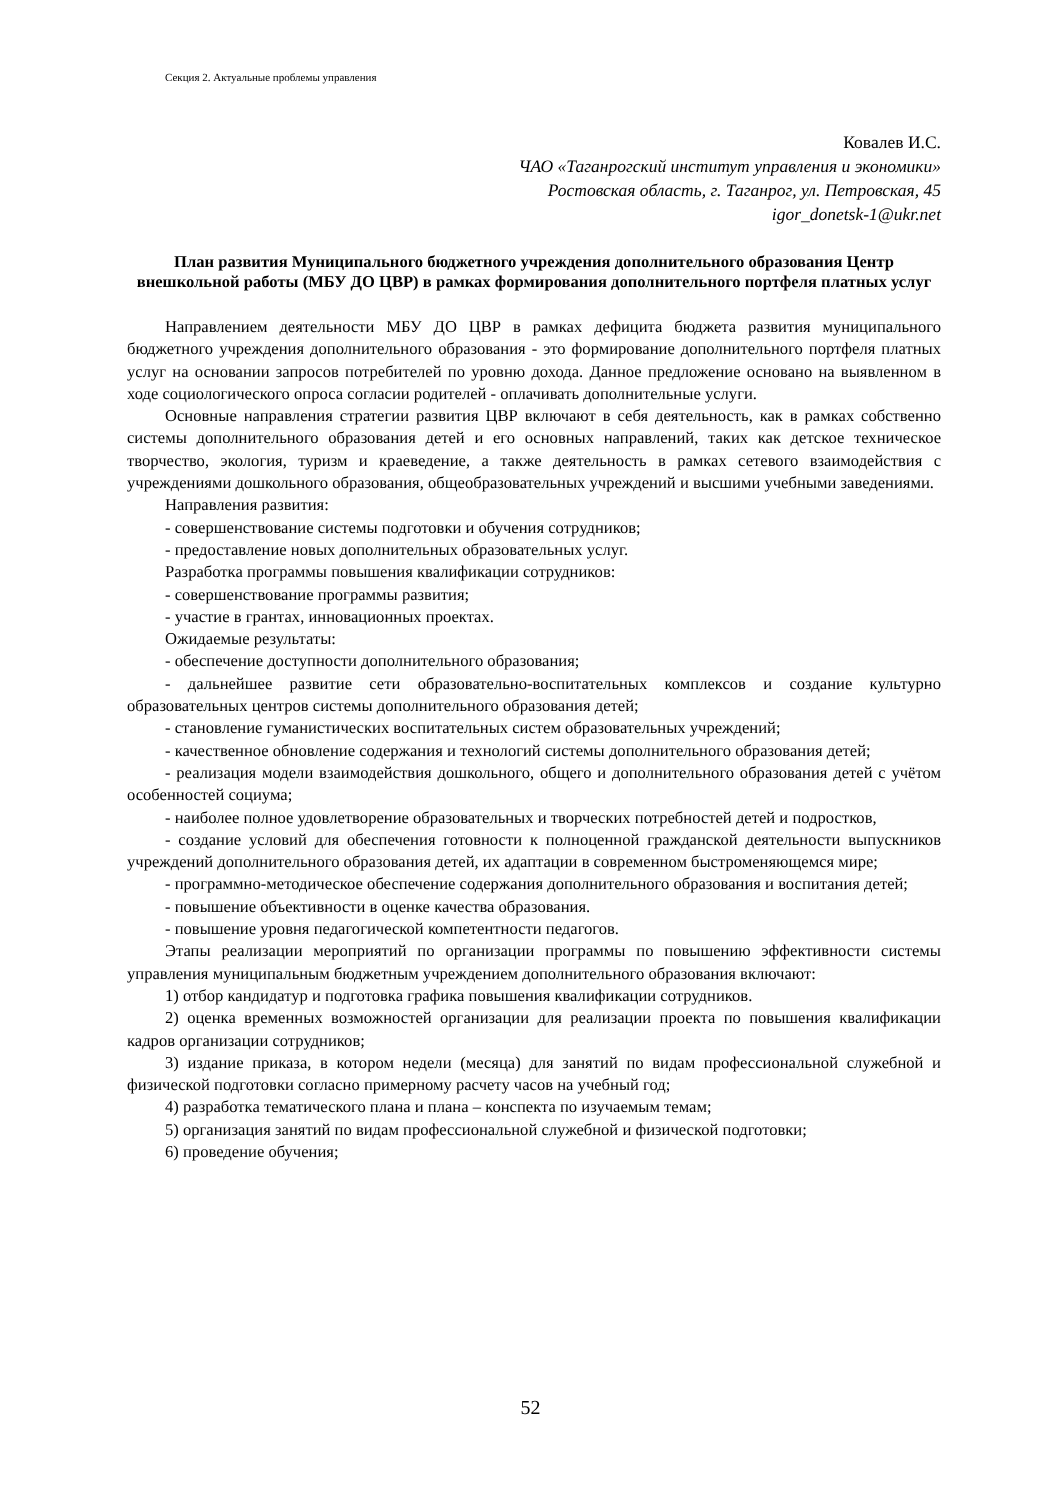Секция 2. Актуальные проблемы управления
Ковалев И.С.
ЧАО «Таганрогский институт управления и экономики»
Ростовская область, г. Таганрог, ул. Петровская, 45
igor_donetsk-1@ukr.net
План развития Муниципального бюджетного учреждения дополнительного образования Центр внешкольной работы (МБУ ДО ЦВР) в рамках формирования дополнительного портфеля платных услуг
Направлением деятельности МБУ ДО ЦВР в рамках дефицита бюджета развития муниципального бюджетного учреждения дополнительного образования - это формирование дополнительного портфеля платных услуг на основании запросов потребителей по уровню дохода. Данное предложение основано на выявленном в ходе социологического опроса согласии родителей - оплачивать дополнительные услуги.
Основные направления стратегии развития ЦВР включают в себя деятельность, как в рамках собственно системы дополнительного образования детей и его основных направлений, таких как детское техническое творчество, экология, туризм и краеведение, а также деятельность в рамках сетевого взаимодействия с учреждениями дошкольного образования, общеобразовательных учреждений и высшими учебными заведениями.
Направления развития:
- совершенствование системы подготовки и обучения сотрудников;
- предоставление новых дополнительных образовательных услуг.
Разработка программы повышения квалификации сотрудников:
- совершенствование программы развития;
- участие в грантах, инновационных проектах.
Ожидаемые результаты:
- обеспечение доступности дополнительного образования;
- дальнейшее развитие сети образовательно-воспитательных комплексов и создание культурно образовательных центров системы дополнительного образования детей;
- становление гуманистических воспитательных систем образовательных учреждений;
- качественное обновление содержания и технологий системы дополнительного образования детей;
- реализация модели взаимодействия дошкольного, общего и дополнительного образования детей с учётом особенностей социума;
- наиболее полное удовлетворение образовательных и творческих потребностей детей и подростков,
- создание условий для обеспечения готовности к полноценной гражданской деятельности выпускников учреждений дополнительного образования детей, их адаптации в современном быстроменяющемся мире;
- программно-методическое обеспечение содержания дополнительного образования и воспитания детей;
- повышение объективности в оценке качества образования.
- повышение уровня педагогической компетентности педагогов.
Этапы реализации мероприятий по организации программы по повышению эффективности системы управления муниципальным бюджетным учреждением дополнительного образования включают:
1) отбор кандидатур и подготовка графика повышения квалификации сотрудников.
2) оценка временных возможностей организации для реализации проекта по повышения квалификации кадров организации сотрудников;
3) издание приказа, в котором недели (месяца) для занятий по видам профессиональной служебной и физической подготовки согласно примерному расчету часов на учебный год;
4) разработка тематического плана и плана – конспекта по изучаемым темам;
5) организация занятий по видам профессиональной служебной и физической подготовки;
6) проведение обучения;
52